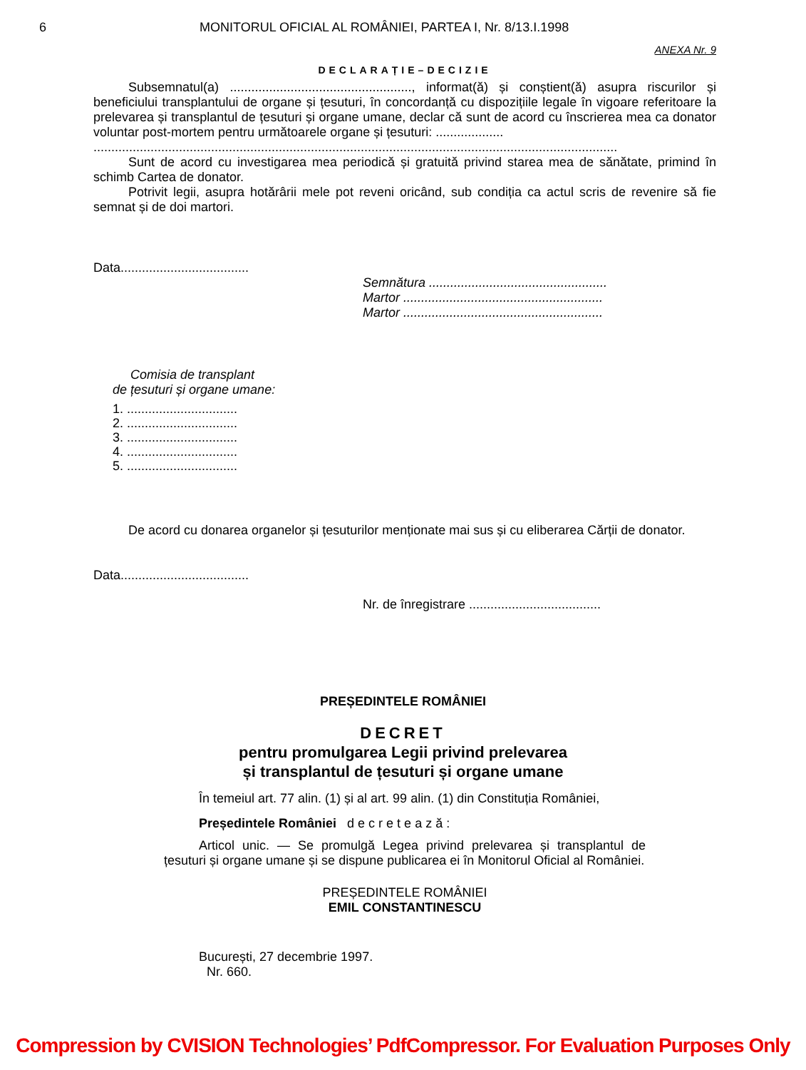6 MONITORUL OFICIAL AL ROMÂNIEI, PARTEA I, Nr. 8/13.I.1998
ANEXA Nr. 9
DECLARAȚIE–DECIZIE
Subsemnatul(a) ..................................................., informat(ă) și conștient(ă) asupra riscurilor și beneficiului transplantului de organe și țesuturi, în concordanță cu dispozițiile legale în vigoare referitoare la prelevarea și transplantul de țesuturi și organe umane, declar că sunt de acord cu înscrierea mea ca donator voluntar post-mortem pentru următoarele organe și țesuturi: ...................
...................................................................................................................................................
Sunt de acord cu investigarea mea periodică și gratuită privind starea mea de sănătate, primind în schimb Cartea de donator.
Potrivit legii, asupra hotărârii mele pot reveni oricând, sub condiția ca actul scris de revenire să fie semnat și de doi martori.
Data....................................
Semnătura ..................................................
Martor ........................................................
Martor ........................................................
Comisia de transplant
de țesuturi și organe umane:
1. ...............................
2. ...............................
3. ...............................
4. ...............................
5. ...............................
De acord cu donarea organelor și țesuturilor menționate mai sus și cu eliberarea Cărții de donator.
Data....................................
Nr. de înregistrare .....................................
PREȘEDINTELE ROMÂNIEI
DECRET
pentru promulgarea Legii privind prelevarea
și transplantul de țesuturi și organe umane
În temeiul art. 77 alin. (1) și al art. 99 alin. (1) din Constituția României,
Președintele României d e c r e t e a z ă :
Articol unic. — Se promulgă Legea privind prelevarea și transplantul de țesuturi și organe umane și se dispune publicarea ei în Monitorul Oficial al României.
PREȘEDINTELE ROMÂNIEI
EMIL CONSTANTINESCU
București, 27 decembrie 1997.
Nr. 660.
Compression by CVISION Technologies’ PdfCompressor. For Evaluation Purposes Only